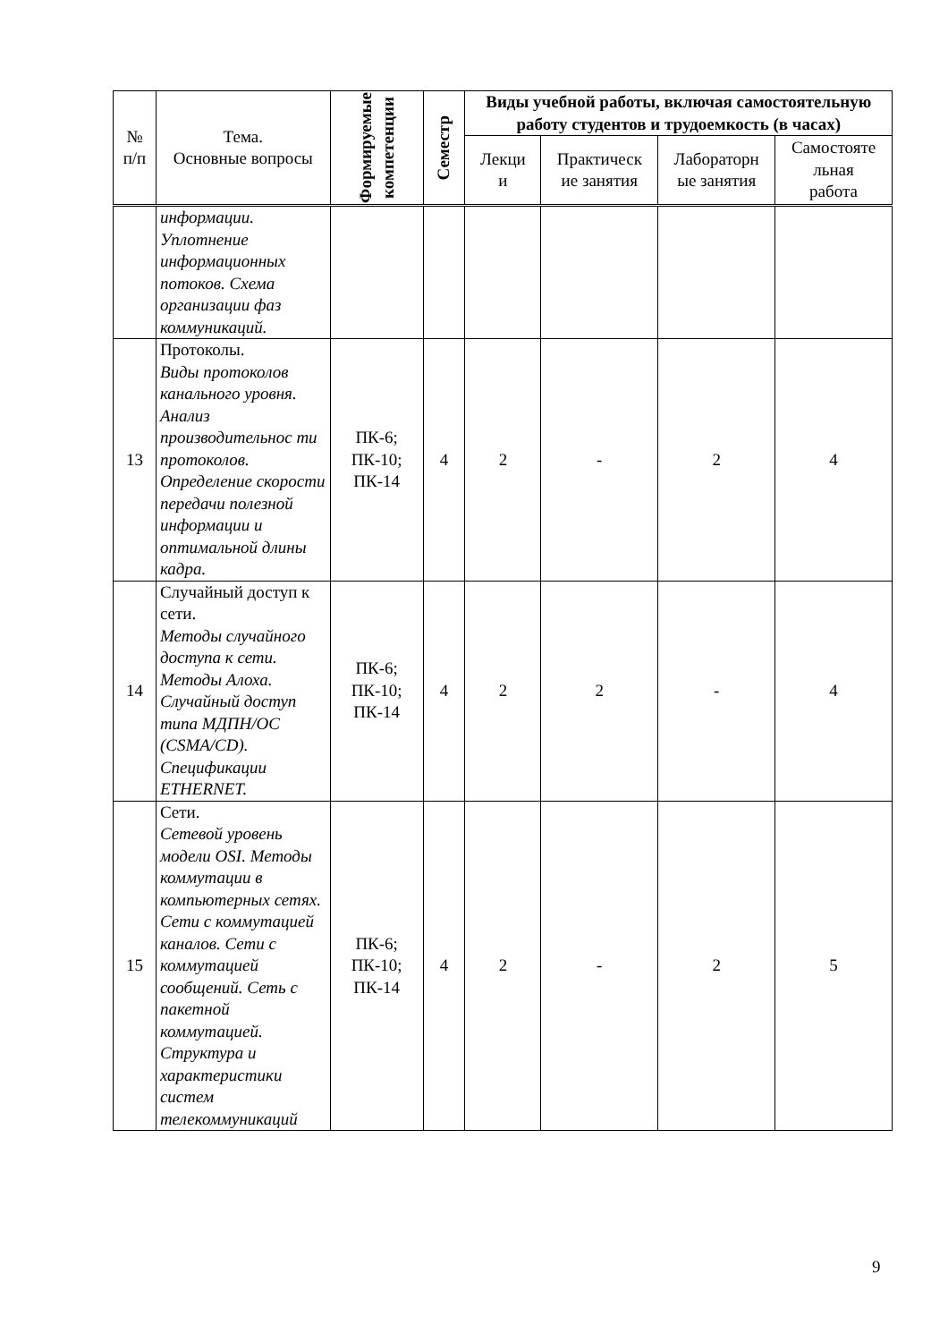| № п/п | Тема. Основные вопросы | Формируемые компетенции | Семестр | Виды учебной работы, включая самостоятельную работу студентов и трудоемкость (в часах) | | | |
| --- | --- | --- | --- | --- | --- | --- | --- |
| | | | | Лекци и | Практическ ие занятия | Лабораторн ые занятия | Самостояте льная работа |
| | информации. Уплотнение информационных потоков. Схема организации фаз коммуникаций. | | | | | | |
| 13 | Протоколы. Виды протоколов канального уровня. Анализ производительнос ти протоколов. Определение скорости передачи полезной информации и оптимальной длины кадра. | ПК-6; ПК-10; ПК-14 | 4 | 2 | - | 2 | 4 |
| 14 | Случайный доступ к сети. Методы случайного доступа к сети. Методы Алоха. Случайный доступ типа МДПН/ОС (CSMA/CD). Спецификации ETHERNET. | ПК-6; ПК-10; ПК-14 | 4 | 2 | 2 | - | 4 |
| 15 | Сети. Сетевой уровень модели OSI. Методы коммутации в компьютерных сетях. Сети с коммутацией каналов. Сети с коммутацией сообщений. Сеть с пакетной коммутацией. Структура и характеристики систем телекоммуникаций | ПК-6; ПК-10; ПК-14 | 4 | 2 | - | 2 | 5 |
9